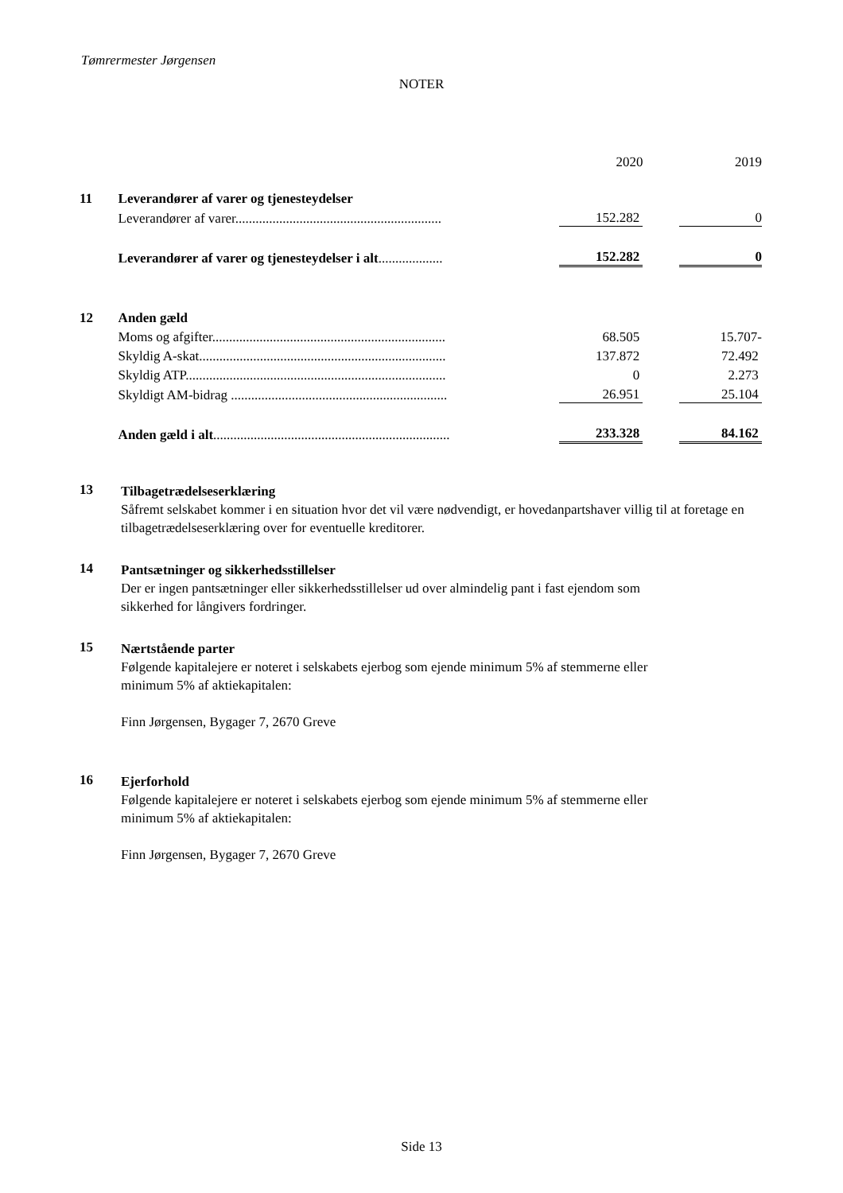Tømrermester Jørgensen
NOTER
| | | 2020 | | 2019 |
| 11 | Leverandører af varer og tjenesteydelser | | | |
| | Leverandører af varer............................................................. | 152.282 | | 0 |
| | Leverandører af varer og tjenesteydelser i alt ................... | 152.282 | | 0 |
| 12 | Anden gæld | | | |
| | Moms og afgifter..................................................................... | 68.505 | | 15.707- |
| | Skyldig A-skat......................................................................... | 137.872 | | 72.492 |
| | Skyldig ATP............................................................................. | 0 | | 2.273 |
| | Skyldigt AM-bidrag ................................................................ | 26.951 | | 25.104 |
| | Anden gæld i alt ...................................................................... | 233.328 | | 84.162 |
13
Tilbagetrædelseserklæring
Såfremt selskabet kommer i en situation hvor det vil være nødvendigt, er hovedanpartshaver villig til at foretage en tilbagetrædelseserklæring over for eventuelle kreditorer.
14
Pantsætninger og sikkerhedsstillelser
Der er ingen pantsætninger eller sikkerhedsstillelser ud over almindelig pant i fast ejendom som
sikkerhed for långivers fordringer.
15
Nærtstående parter
Følgende kapitalejere er noteret i selskabets ejerbog som ejende minimum 5% af stemmerne eller
minimum 5% af aktiekapitalen:
Finn Jørgensen, Bygager 7, 2670 Greve
16
Ejerforhold
Følgende kapitalejere er noteret i selskabets ejerbog som ejende minimum 5% af stemmerne eller
minimum 5% af aktiekapitalen:
Finn Jørgensen, Bygager 7, 2670 Greve
Side 13